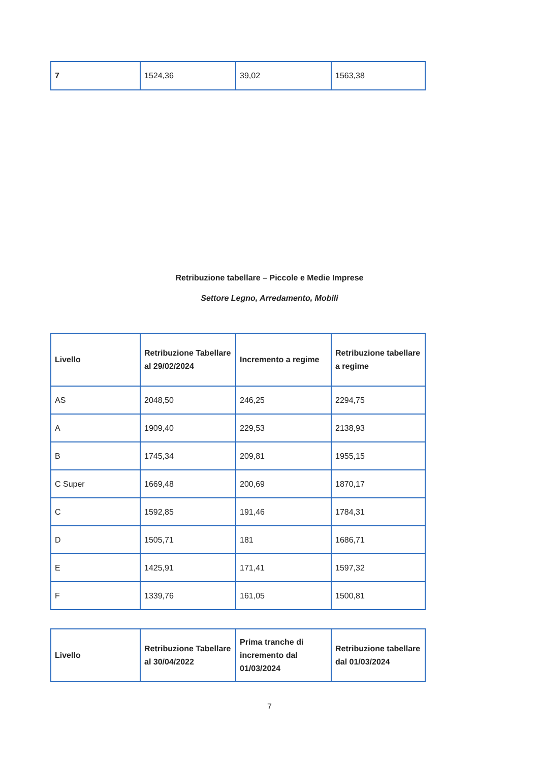| 7 | 1524,36 | 39,02 | 1563,38 |
Retribuzione tabellare – Piccole e Medie Imprese
Settore Legno, Arredamento, Mobili
| Livello | Retribuzione Tabellare al 29/02/2024 | Incremento a regime | Retribuzione tabellare a regime |
| --- | --- | --- | --- |
| AS | 2048,50 | 246,25 | 2294,75 |
| A | 1909,40 | 229,53 | 2138,93 |
| B | 1745,34 | 209,81 | 1955,15 |
| C Super | 1669,48 | 200,69 | 1870,17 |
| C | 1592,85 | 191,46 | 1784,31 |
| D | 1505,71 | 181 | 1686,71 |
| E | 1425,91 | 171,41 | 1597,32 |
| F | 1339,76 | 161,05 | 1500,81 |
| Livello | Retribuzione Tabellare al 30/04/2022 | Prima tranche di incremento dal 01/03/2024 | Retribuzione tabellare dal 01/03/2024 |
| --- | --- | --- | --- |
7